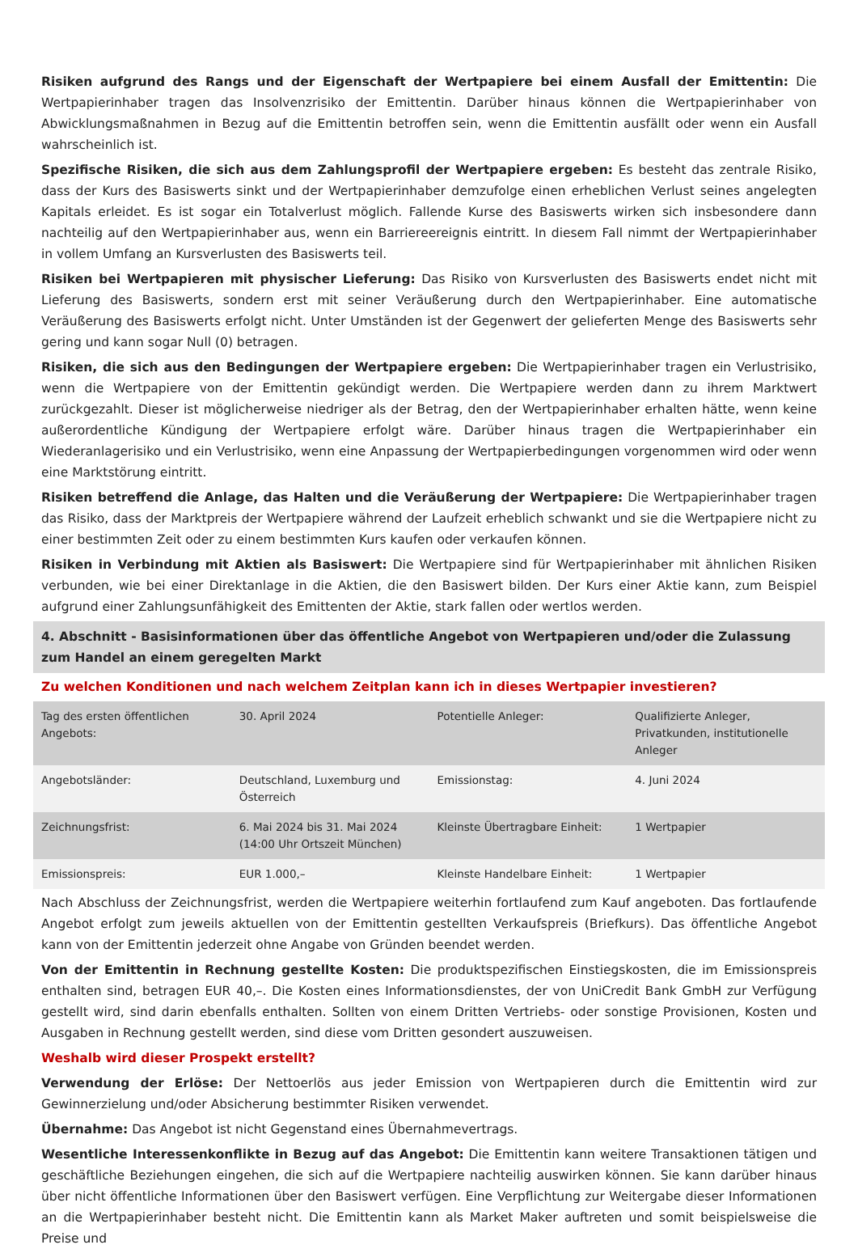Risiken aufgrund des Rangs und der Eigenschaft der Wertpapiere bei einem Ausfall der Emittentin: Die Wertpapierinhaber tragen das Insolvenzrisiko der Emittentin. Darüber hinaus können die Wertpapierinhaber von Abwicklungsmaßnahmen in Bezug auf die Emittentin betroffen sein, wenn die Emittentin ausfällt oder wenn ein Ausfall wahrscheinlich ist.
Spezifische Risiken, die sich aus dem Zahlungsprofil der Wertpapiere ergeben: Es besteht das zentrale Risiko, dass der Kurs des Basiswerts sinkt und der Wertpapierinhaber demzufolge einen erheblichen Verlust seines angelegten Kapitals erleidet. Es ist sogar ein Totalverlust möglich. Fallende Kurse des Basiswerts wirken sich insbesondere dann nachteilig auf den Wertpapierinhaber aus, wenn ein Barriereereignis eintritt. In diesem Fall nimmt der Wertpapierinhaber in vollem Umfang an Kursverlusten des Basiswerts teil.
Risiken bei Wertpapieren mit physischer Lieferung: Das Risiko von Kursverlusten des Basiswerts endet nicht mit Lieferung des Basiswerts, sondern erst mit seiner Veräußerung durch den Wertpapierinhaber. Eine automatische Veräußerung des Basiswerts erfolgt nicht. Unter Umständen ist der Gegenwert der gelieferten Menge des Basiswerts sehr gering und kann sogar Null (0) betragen.
Risiken, die sich aus den Bedingungen der Wertpapiere ergeben: Die Wertpapierinhaber tragen ein Verlustrisiko, wenn die Wertpapiere von der Emittentin gekündigt werden. Die Wertpapiere werden dann zu ihrem Marktwert zurückgezahlt. Dieser ist möglicherweise niedriger als der Betrag, den der Wertpapierinhaber erhalten hätte, wenn keine außerordentliche Kündigung der Wertpapiere erfolgt wäre. Darüber hinaus tragen die Wertpapierinhaber ein Wiederanlagerisiko und ein Verlustrisiko, wenn eine Anpassung der Wertpapierbedingungen vorgenommen wird oder wenn eine Marktstörung eintritt.
Risiken betreffend die Anlage, das Halten und die Veräußerung der Wertpapiere: Die Wertpapierinhaber tragen das Risiko, dass der Marktpreis der Wertpapiere während der Laufzeit erheblich schwankt und sie die Wertpapiere nicht zu einer bestimmten Zeit oder zu einem bestimmten Kurs kaufen oder verkaufen können.
Risiken in Verbindung mit Aktien als Basiswert: Die Wertpapiere sind für Wertpapierinhaber mit ähnlichen Risiken verbunden, wie bei einer Direktanlage in die Aktien, die den Basiswert bilden. Der Kurs einer Aktie kann, zum Beispiel aufgrund einer Zahlungsunfähigkeit des Emittenten der Aktie, stark fallen oder wertlos werden.
4. Abschnitt - Basisinformationen über das öffentliche Angebot von Wertpapieren und/oder die Zulassung zum Handel an einem geregelten Markt
Zu welchen Konditionen und nach welchem Zeitplan kann ich in dieses Wertpapier investieren?
| Tag des ersten öffentlichen Angebots: | 30. April 2024 | Potentielle Anleger: | Qualifizierte Anleger, Privatkunden, institutionelle Anleger |
| Angebotsländer: | Deutschland, Luxemburg und Österreich | Emissionstag: | 4. Juni 2024 |
| Zeichnungsfrist: | 6. Mai 2024 bis 31. Mai 2024 (14:00 Uhr Ortszeit München) | Kleinste Übertragbare Einheit: | 1 Wertpapier |
| Emissionspreis: | EUR 1.000,– | Kleinste Handelbare Einheit: | 1 Wertpapier |
Nach Abschluss der Zeichnungsfrist, werden die Wertpapiere weiterhin fortlaufend zum Kauf angeboten. Das fortlaufende Angebot erfolgt zum jeweils aktuellen von der Emittentin gestellten Verkaufspreis (Briefkurs). Das öffentliche Angebot kann von der Emittentin jederzeit ohne Angabe von Gründen beendet werden.
Von der Emittentin in Rechnung gestellte Kosten: Die produktspezifischen Einstiegskosten, die im Emissionspreis enthalten sind, betragen EUR 40,–. Die Kosten eines Informationsdienstes, der von UniCredit Bank GmbH zur Verfügung gestellt wird, sind darin ebenfalls enthalten. Sollten von einem Dritten Vertriebs- oder sonstige Provisionen, Kosten und Ausgaben in Rechnung gestellt werden, sind diese vom Dritten gesondert auszuweisen.
Weshalb wird dieser Prospekt erstellt?
Verwendung der Erlöse: Der Nettoerlös aus jeder Emission von Wertpapieren durch die Emittentin wird zur Gewinnerzielung und/oder Absicherung bestimmter Risiken verwendet.
Übernahme: Das Angebot ist nicht Gegenstand eines Übernahmevertrags.
Wesentliche Interessenkonflikte in Bezug auf das Angebot: Die Emittentin kann weitere Transaktionen tätigen und geschäftliche Beziehungen eingehen, die sich auf die Wertpapiere nachteilig auswirken können. Sie kann darüber hinaus über nicht öffentliche Informationen über den Basiswert verfügen. Eine Verpflichtung zur Weitergabe dieser Informationen an die Wertpapierinhaber besteht nicht. Die Emittentin kann als Market Maker auftreten und somit beispielsweise die Preise und